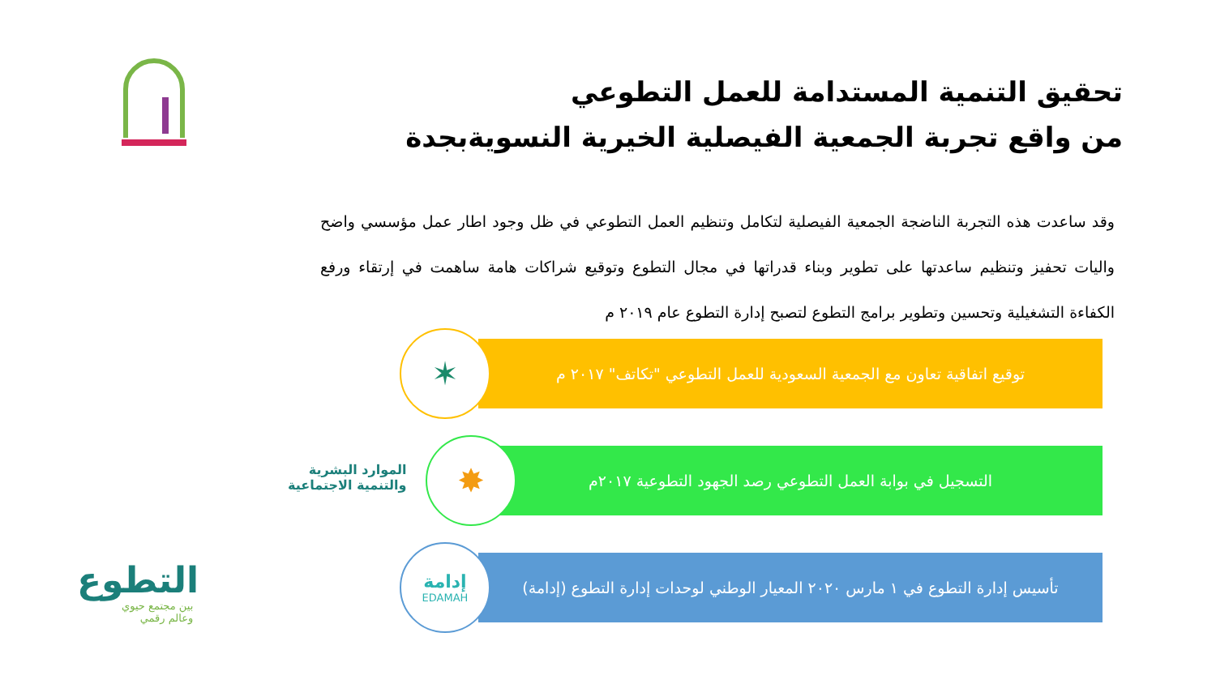تحقيق التنمية المستدامة للعمل التطوعي
من واقع تجربة الجمعية الفيصلية الخيرية النسويةبجدة
وقد ساعدت هذه التجربة الناضجة الجمعية الفيصلية لتكامل وتنظيم العمل التطوعي في ظل وجود اطار عمل مؤسسي واضح واليات تحفيز وتنظيم ساعدتها على تطوير وبناء قدراتها في مجال التطوع وتوقيع شراكات هامة ساهمت في إرتقاء ورفع الكفاءة التشغيلية وتحسين وتطوير برامج التطوع لتصبح إدارة التطوع عام ٢٠١٩ م
توقيع اتفاقية تعاون مع الجمعية السعودية للعمل التطوعي "تكاتف" ٢٠١٧ م
التسجيل في بوابة العمل التطوعي رصد الجهود التطوعية ٢٠١٧م
تأسيس إدارة التطوع في ١ مارس ٢٠٢٠ المعيار الوطني لوحدات إدارة التطوع (إدامة)
✶
✸
إدامة
EDAMAH
الموارد البشرية
والتنمية الاجتماعية
التطوع
بين مجتمع حيوي
وعالم رقمي